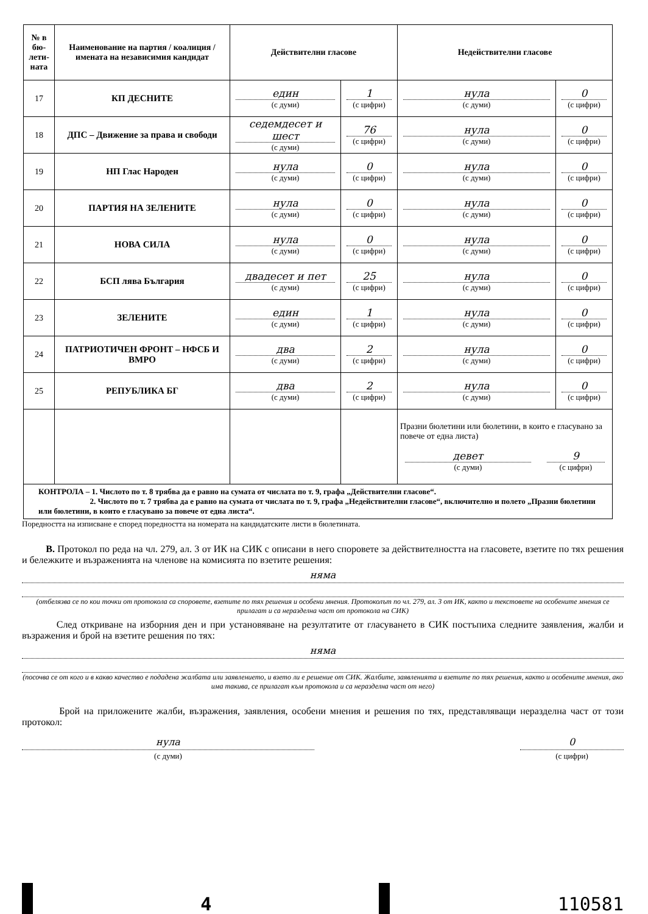| № в бю-лети-ната | Наименование на партия / коалиция / имената на независимия кандидат | Действителни гласове | | Недействителни гласове | |
| --- | --- | --- | --- | --- | --- |
| 17 | КП ДЕСНИТЕ | един (с думи) | 1 (с цифри) | нула (с думи) | 0 (с цифри) |
| 18 | ДПС – Движение за права и свободи | седемдесет и шест (с думи) | 76 (с цифри) | нула (с думи) | 0 (с цифри) |
| 19 | НП Глас Народен | нула (с думи) | 0 (с цифри) | нула (с думи) | 0 (с цифри) |
| 20 | ПАРТИЯ НА ЗЕЛЕНИТЕ | нула (с думи) | 0 (с цифри) | нула (с думи) | 0 (с цифри) |
| 21 | НОВА СИЛА | нула (с думи) | 0 (с цифри) | нула (с думи) | 0 (с цифри) |
| 22 | БСП лява България | двадесет и пет (с думи) | 25 (с цифри) | нула (с думи) | 0 (с цифри) |
| 23 | ЗЕЛЕНИТЕ | един (с думи) | 1 (с цифри) | нула (с думи) | 0 (с цифри) |
| 24 | ПАТРИОТИЧЕН ФРОНТ – НФСБ И ВМРО | два (с думи) | 2 (с цифри) | нула (с думи) | 0 (с цифри) |
| 25 | РЕПУБЛИКА БГ | два (с думи) | 2 (с цифри) | нула (с думи) | 0 (с цифри) |
| | | | | Празни бюлетини или бюлетини, в които е гласувано за повече от една листа) девет (с думи) 9 (с цифри) | |
| КОНТРОЛА – 1. Числото по т. 8 трябва да е равно на сумата от числата по т. 9, графа „Действителни гласове“. 2. Числото по т. 7 трябва да е равно на сумата от числата по т. 9, графа „Недействителни гласове“, включително и полето „Празни бюлетини или бюлетини, в които е гласувано за повече от една листа“. | | | | | |
Поредността на изписване е според поредността на номерата на кандидатските листи в бюлетината.
В. Протокол по реда на чл. 279, ал. 3 от ИК на СИК с описани в него споровете за действителността на гласовете, взетите по тях решения и бележките и възраженията на членове на комисията по взетите решения:
няма
(отбелязва се по кои точки от протокола са споровете, взетите по тях решения и особени мнения. Протоколът по чл. 279, ал. 3 от ИК, както и текстовете на особените мнения се прилагат и са неразделна част от протокола на СИК)
След откриване на изборния ден и при установяване на резултатите от гласуването в СИК постъпиха следните заявления, жалби и възражения и брой на взетите решения по тях:
няма
(посочва се от кого и в какво качество е подадена жалбата или заявлението, и взето ли е решение от СИК. Жалбите, заявленията и взетите по тях решения, както и особените мнения, ако има такива, се прилагат към протокола и са неразделна част от него)
Брой на приложените жалби, възражения, заявления, особени мнения и решения по тях, представляващи неразделна част от този протокол:
нула
(с думи)
0
(с цифри)
4
110581